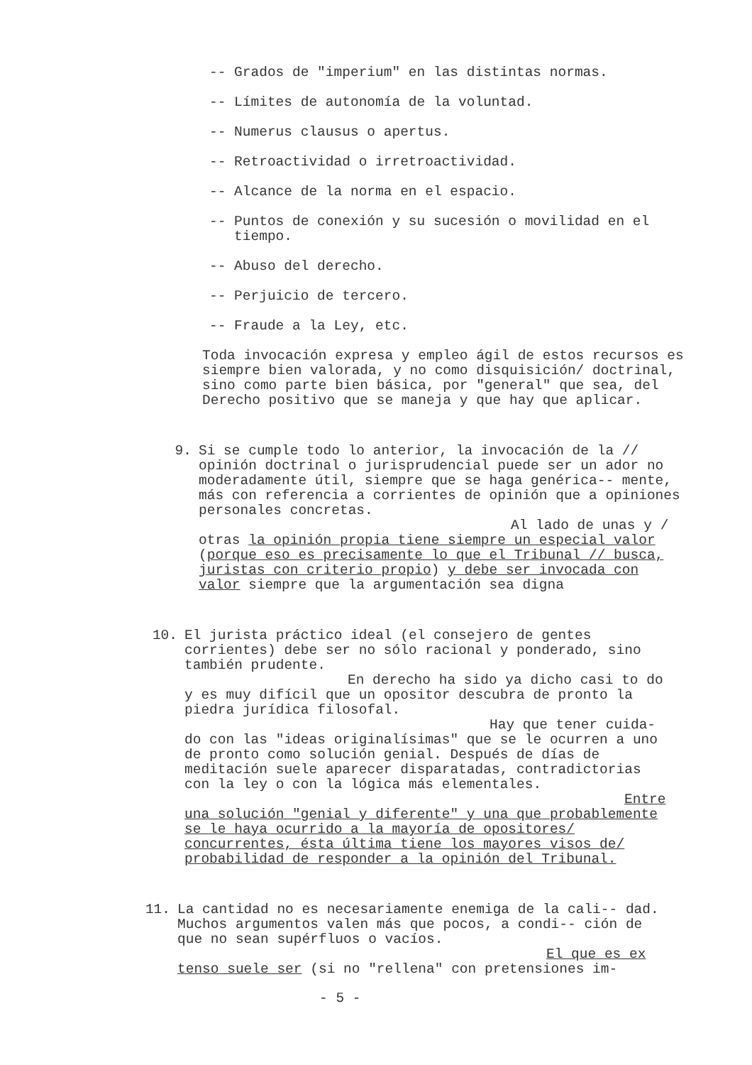-- Grados de "imperium" en las distintas normas.
-- Límites de autonomía de la voluntad.
-- Numerus clausus o apertus.
-- Retroactividad o irretroactividad.
-- Alcance de la norma en el espacio.
-- Puntos de conexión y su sucesión o movilidad en el
tiempo.
-- Abuso del derecho.
-- Perjuicio de tercero.
-- Fraude a la Ley, etc.
Toda invocación expresa y empleo ágil de estos recursos es siempre bien valorada, y no como disquisición/ doctrinal, sino como parte bien básica, por "general" que sea, del Derecho positivo que se maneja y que hay que aplicar.
9. Si se cumple todo lo anterior, la invocación de la // opinión doctrinal o jurisprudencial puede ser un ador no moderadamente útil, siempre que se haga genérica-- mente, más con referencia a corrientes de opinión que a opiniones personales concretas.
Al lado de unas y / otras la opinión propia tiene siempre un especial valor (porque eso es precisamente lo que el Tribunal // busca, juristas con criterio propio) y debe ser invocada con valor siempre que la argumentación sea digna
10. El jurista práctico ideal (el consejero de gentes corrientes) debe ser no sólo racional y ponderado, sino también prudente.
En derecho ha sido ya dicho casi to do y es muy difícil que un opositor descubra de pronto la piedra jurídica filosofal.
Hay que tener cuida- do con las "ideas originalísimas" que se le ocurren a uno de pronto como solución genial. Después de días de meditación suele aparecer disparatadas, contradictorias con la ley o con la lógica más elementales.
Entre una solución "genial y diferente" y una que probablemente se le haya ocurrido a la mayoría de opositores/ concurrentes, ésta última tiene los mayores visos de/ probabilidad de responder a la opinión del Tribunal.
11. La cantidad no es necesariamente enemiga de la cali-- dad. Muchos argumentos valen más que pocos, a condi-- ción de que no sean supérfluos o vacíos.
El que es ex tenso suele ser (si no "rellena" con pretensiones im-
- 5 -